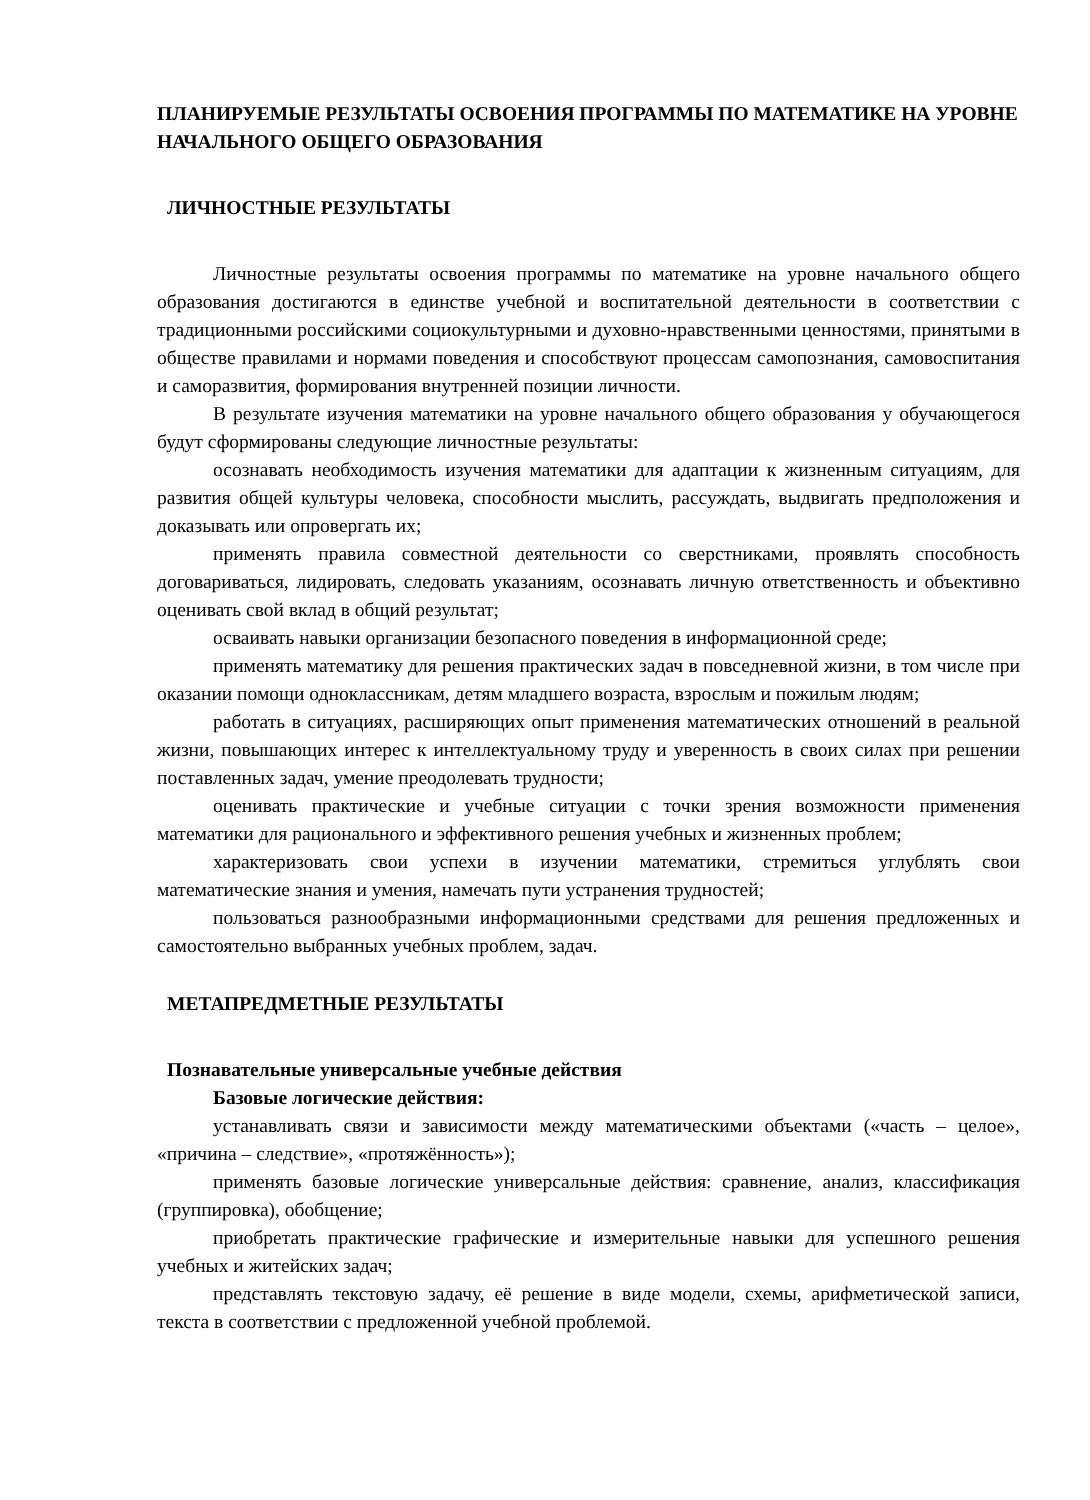ПЛАНИРУЕМЫЕ РЕЗУЛЬТАТЫ ОСВОЕНИЯ ПРОГРАММЫ ПО МАТЕМАТИКЕ НА УРОВНЕ НАЧАЛЬНОГО ОБЩЕГО ОБРАЗОВАНИЯ
ЛИЧНОСТНЫЕ РЕЗУЛЬТАТЫ
Личностные результаты освоения программы по математике на уровне начального общего образования достигаются в единстве учебной и воспитательной деятельности в соответствии с традиционными российскими социокультурными и духовно-нравственными ценностями, принятыми в обществе правилами и нормами поведения и способствуют процессам самопознания, самовоспитания и саморазвития, формирования внутренней позиции личности.
В результате изучения математики на уровне начального общего образования у обучающегося будут сформированы следующие личностные результаты:
осознавать необходимость изучения математики для адаптации к жизненным ситуациям, для развития общей культуры человека, способности мыслить, рассуждать, выдвигать предположения и доказывать или опровергать их;
применять правила совместной деятельности со сверстниками, проявлять способность договариваться, лидировать, следовать указаниям, осознавать личную ответственность и объективно оценивать свой вклад в общий результат;
осваивать навыки организации безопасного поведения в информационной среде;
применять математику для решения практических задач в повседневной жизни, в том числе при оказании помощи одноклассникам, детям младшего возраста, взрослым и пожилым людям;
работать в ситуациях, расширяющих опыт применения математических отношений в реальной жизни, повышающих интерес к интеллектуальному труду и уверенность в своих силах при решении поставленных задач, умение преодолевать трудности;
оценивать практические и учебные ситуации с точки зрения возможности применения математики для рационального и эффективного решения учебных и жизненных проблем;
характеризовать свои успехи в изучении математики, стремиться углублять свои математические знания и умения, намечать пути устранения трудностей;
пользоваться разнообразными информационными средствами для решения предложенных и самостоятельно выбранных учебных проблем, задач.
МЕТАПРЕДМЕТНЫЕ РЕЗУЛЬТАТЫ
Познавательные универсальные учебные действия
Базовые логические действия:
устанавливать связи и зависимости между математическими объектами («часть – целое», «причина – следствие», «протяжённость»);
применять базовые логические универсальные действия: сравнение, анализ, классификация (группировка), обобщение;
приобретать практические графические и измерительные навыки для успешного решения учебных и житейских задач;
представлять текстовую задачу, её решение в виде модели, схемы, арифметической записи, текста в соответствии с предложенной учебной проблемой.